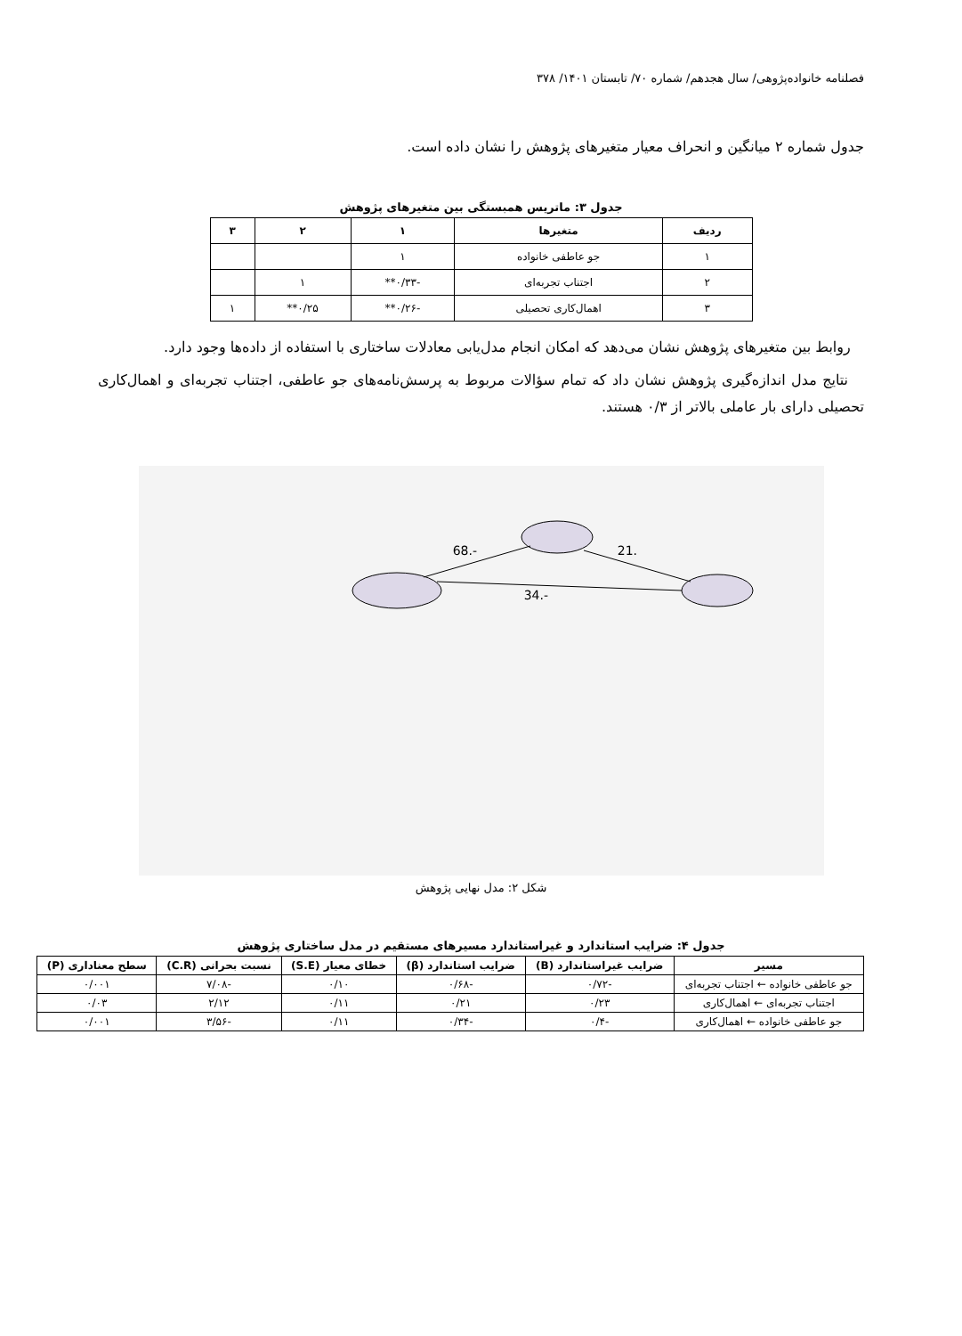فصلنامه خانواده‌پژوهی/ سال هجدهم/ شماره ۷۰/ تابستان ۱۴۰۱/ ۳۷۸
جدول شماره ۲ میانگین و انحراف معیار متغیرهای پژوهش را نشان داده است.
جدول ۳: ماتریس همبستگی بین متغیرهای پژوهش
| ردیف | متغیرها | ۱ | ۲ | ۳ |
| --- | --- | --- | --- | --- |
| ۱ | جو عاطفی خانواده | ۱ | | |
| ۲ | اجتناب تجربه‌ای | -۰/۳۳** | ۱ | |
| ۳ | اهمال‌کاری تحصیلی | -۰/۲۶** | ۰/۲۵** | ۱ |
روابط بین متغیرهای پژوهش نشان می‌دهد که امکان انجام مدل‌یابی معادلات ساختاری با استفاده از داده‌ها وجود دارد.
نتایج مدل اندازه‌گیری پژوهش نشان داد که تمام سؤالات مربوط به پرسش‌نامه‌های جو عاطفی، اجتناب تجربه‌ای و اهمال‌کاری تحصیلی دارای بار عاملی بالاتر از ۰/۳ هستند.
-.68
.21
-.34
شکل ۲: مدل نهایی پژوهش
جدول ۴: ضرایب استاندارد و غیراستاندارد مسیرهای مستقیم در مدل ساختاری پژوهش
| مسیر | ضرایب غیراستاندارد (B) | ضرایب استاندارد (β) | خطای معیار (S.E) | نسبت بحرانی (C.R) | سطح معناداری (P) |
| --- | --- | --- | --- | --- | --- |
| جو عاطفی خانواده ← اجتناب تجربه‌ای | -۰/۷۲ | -۰/۶۸ | ۰/۱۰ | -۷/۰۸ | ۰/۰۰۱ |
| اجتناب تجربه‌ای ← اهمال‌کاری | ۰/۲۳ | ۰/۲۱ | ۰/۱۱ | ۲/۱۲ | ۰/۰۳ |
| جو عاطفی خانواده ← اهمال‌کاری | -۰/۴ | -۰/۳۴ | ۰/۱۱ | -۳/۵۶ | ۰/۰۰۱ |